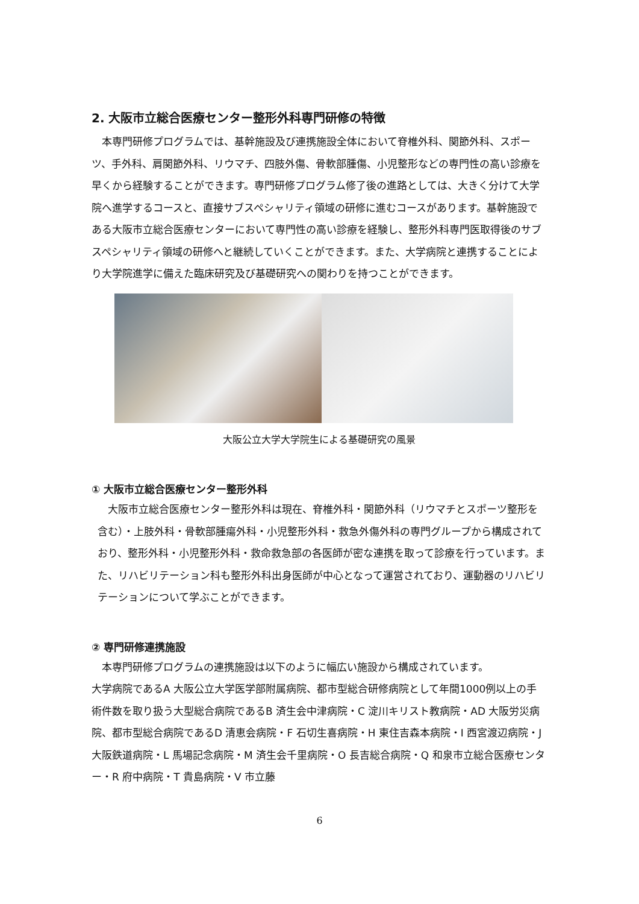2. 大阪市立総合医療センター整形外科専門研修の特徴
本専門研修プログラムでは、基幹施設及び連携施設全体において脊椎外科、関節外科、スポーツ、手外科、肩関節外科、リウマチ、四肢外傷、骨軟部腫傷、小児整形などの専門性の高い診療を早くから経験することができます。専門研修プログラム修了後の進路としては、大きく分けて大学院へ進学するコースと、直接サブスペシャリティ領域の研修に進むコースがあります。基幹施設である大阪市立総合医療センターにおいて専門性の高い診療を経験し、整形外科専門医取得後のサブスペシャリティ領域の研修へと継続していくことができます。また、大学病院と連携することにより大学院進学に備えた臨床研究及び基礎研究への関わりを持つことができます。
大阪公立大学大学院生による基礎研究の風景
① 大阪市立総合医療センター整形外科
大阪市立総合医療センター整形外科は現在、脊椎外科・関節外科（リウマチとスポーツ整形を含む）・上肢外科・骨軟部腫瘍外科・小児整形外科・救急外傷外科の専門グループから構成されており、整形外科・小児整形外科・救命救急部の各医師が密な連携を取って診療を行っています。また、リハビリテーション科も整形外科出身医師が中心となって運営されており、運動器のリハビリテーションについて学ぶことができます。
② 専門研修連携施設
本専門研修プログラムの連携施設は以下のように幅広い施設から構成されています。
大学病院であるA 大阪公立大学医学部附属病院、都市型総合研修病院として年間1000例以上の手術件数を取り扱う大型総合病院であるB 済生会中津病院・C 淀川キリスト教病院・AD 大阪労災病院、都市型総合病院であるD 清恵会病院・F 石切生喜病院・H 東住吉森本病院・I 西宮渡辺病院・J 大阪鉄道病院・L 馬場記念病院・M 済生会千里病院・O 長吉総合病院・Q 和泉市立総合医療センター・R 府中病院・T 貴島病院・V 市立藤
6